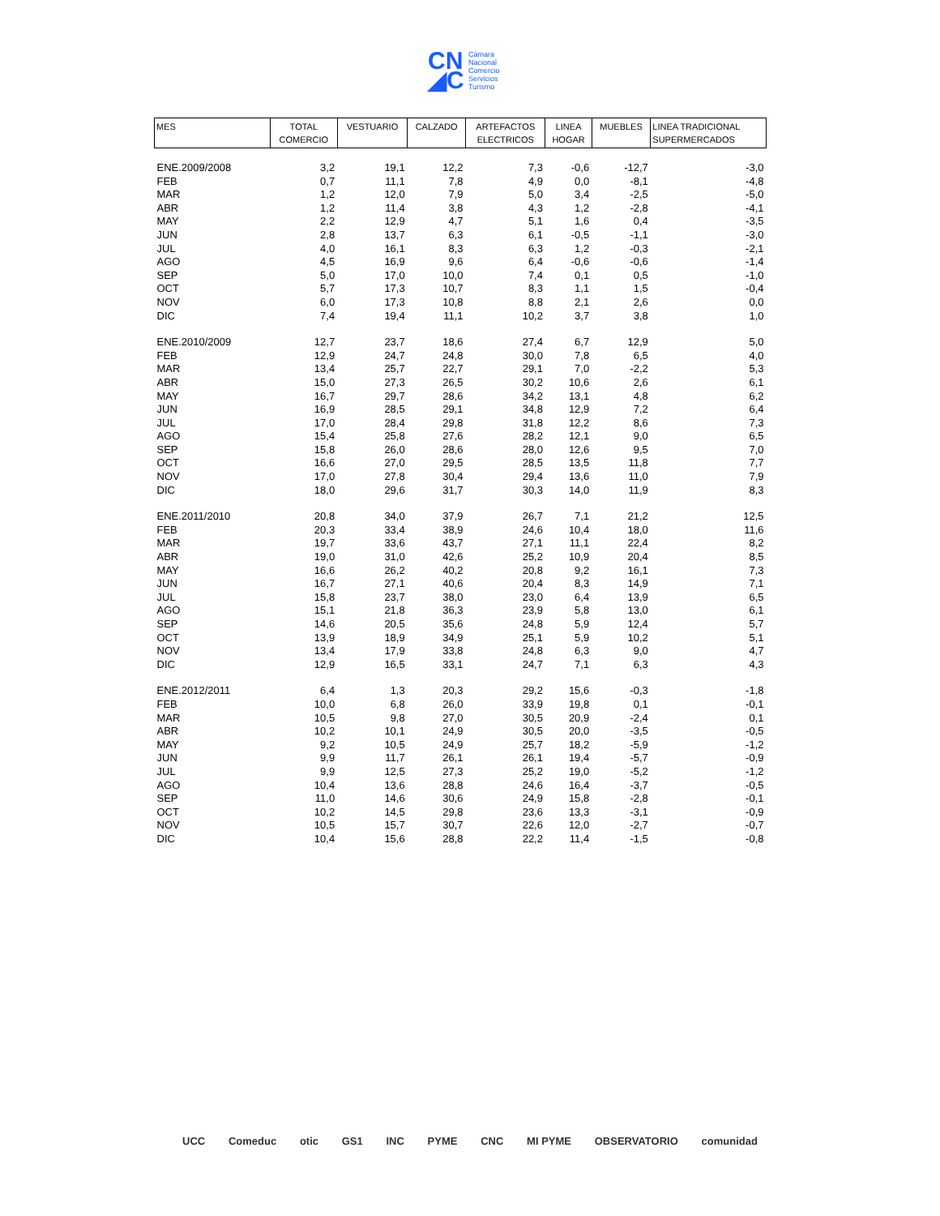CN
◢C
Cámara
Nacional
Comercio
Servicios
Turismo
| MES | TOTAL COMERCIO | VESTUARIO | CALZADO | ARTEFACTOS ELECTRICOS | LINEA HOGAR | MUEBLES | LINEA TRADICIONAL SUPERMERCADOS |
| --- | --- | --- | --- | --- | --- | --- | --- |
| ENE.2009/2008 | 3,2 | 19,1 | 12,2 | 7,3 | -0,6 | -12,7 | -3,0 |
| FEB | 0,7 | 11,1 | 7,8 | 4,9 | 0,0 | -8,1 | -4,8 |
| MAR | 1,2 | 12,0 | 7,9 | 5,0 | 3,4 | -2,5 | -5,0 |
| ABR | 1,2 | 11,4 | 3,8 | 4,3 | 1,2 | -2,8 | -4,1 |
| MAY | 2,2 | 12,9 | 4,7 | 5,1 | 1,6 | 0,4 | -3,5 |
| JUN | 2,8 | 13,7 | 6,3 | 6,1 | -0,5 | -1,1 | -3,0 |
| JUL | 4,0 | 16,1 | 8,3 | 6,3 | 1,2 | -0,3 | -2,1 |
| AGO | 4,5 | 16,9 | 9,6 | 6,4 | -0,6 | -0,6 | -1,4 |
| SEP | 5,0 | 17,0 | 10,0 | 7,4 | 0,1 | 0,5 | -1,0 |
| OCT | 5,7 | 17,3 | 10,7 | 8,3 | 1,1 | 1,5 | -0,4 |
| NOV | 6,0 | 17,3 | 10,8 | 8,8 | 2,1 | 2,6 | 0,0 |
| DIC | 7,4 | 19,4 | 11,1 | 10,2 | 3,7 | 3,8 | 1,0 |
| ENE.2010/2009 | 12,7 | 23,7 | 18,6 | 27,4 | 6,7 | 12,9 | 5,0 |
| FEB | 12,9 | 24,7 | 24,8 | 30,0 | 7,8 | 6,5 | 4,0 |
| MAR | 13,4 | 25,7 | 22,7 | 29,1 | 7,0 | -2,2 | 5,3 |
| ABR | 15,0 | 27,3 | 26,5 | 30,2 | 10,6 | 2,6 | 6,1 |
| MAY | 16,7 | 29,7 | 28,6 | 34,2 | 13,1 | 4,8 | 6,2 |
| JUN | 16,9 | 28,5 | 29,1 | 34,8 | 12,9 | 7,2 | 6,4 |
| JUL | 17,0 | 28,4 | 29,8 | 31,8 | 12,2 | 8,6 | 7,3 |
| AGO | 15,4 | 25,8 | 27,6 | 28,2 | 12,1 | 9,0 | 6,5 |
| SEP | 15,8 | 26,0 | 28,6 | 28,0 | 12,6 | 9,5 | 7,0 |
| OCT | 16,6 | 27,0 | 29,5 | 28,5 | 13,5 | 11,8 | 7,7 |
| NOV | 17,0 | 27,8 | 30,4 | 29,4 | 13,6 | 11,0 | 7,9 |
| DIC | 18,0 | 29,6 | 31,7 | 30,3 | 14,0 | 11,9 | 8,3 |
| ENE.2011/2010 | 20,8 | 34,0 | 37,9 | 26,7 | 7,1 | 21,2 | 12,5 |
| FEB | 20,3 | 33,4 | 38,9 | 24,6 | 10,4 | 18,0 | 11,6 |
| MAR | 19,7 | 33,6 | 43,7 | 27,1 | 11,1 | 22,4 | 8,2 |
| ABR | 19,0 | 31,0 | 42,6 | 25,2 | 10,9 | 20,4 | 8,5 |
| MAY | 16,6 | 26,2 | 40,2 | 20,8 | 9,2 | 16,1 | 7,3 |
| JUN | 16,7 | 27,1 | 40,6 | 20,4 | 8,3 | 14,9 | 7,1 |
| JUL | 15,8 | 23,7 | 38,0 | 23,0 | 6,4 | 13,9 | 6,5 |
| AGO | 15,1 | 21,8 | 36,3 | 23,9 | 5,8 | 13,0 | 6,1 |
| SEP | 14,6 | 20,5 | 35,6 | 24,8 | 5,9 | 12,4 | 5,7 |
| OCT | 13,9 | 18,9 | 34,9 | 25,1 | 5,9 | 10,2 | 5,1 |
| NOV | 13,4 | 17,9 | 33,8 | 24,8 | 6,3 | 9,0 | 4,7 |
| DIC | 12,9 | 16,5 | 33,1 | 24,7 | 7,1 | 6,3 | 4,3 |
| ENE.2012/2011 | 6,4 | 1,3 | 20,3 | 29,2 | 15,6 | -0,3 | -1,8 |
| FEB | 10,0 | 6,8 | 26,0 | 33,9 | 19,8 | 0,1 | -0,1 |
| MAR | 10,5 | 9,8 | 27,0 | 30,5 | 20,9 | -2,4 | 0,1 |
| ABR | 10,2 | 10,1 | 24,9 | 30,5 | 20,0 | -3,5 | -0,5 |
| MAY | 9,2 | 10,5 | 24,9 | 25,7 | 18,2 | -5,9 | -1,2 |
| JUN | 9,9 | 11,7 | 26,1 | 26,1 | 19,4 | -5,7 | -0,9 |
| JUL | 9,9 | 12,5 | 27,3 | 25,2 | 19,0 | -5,2 | -1,2 |
| AGO | 10,4 | 13,6 | 28,8 | 24,6 | 16,4 | -3,7 | -0,5 |
| SEP | 11,0 | 14,6 | 30,6 | 24,9 | 15,8 | -2,8 | -0,1 |
| OCT | 10,2 | 14,5 | 29,8 | 23,6 | 13,3 | -3,1 | -0,9 |
| NOV | 10,5 | 15,7 | 30,7 | 22,6 | 12,0 | -2,7 | -0,7 |
| DIC | 10,4 | 15,6 | 28,8 | 22,2 | 11,4 | -1,5 | -0,8 |
UCC Comeduc otic GS1 INC PYME CNC MI PYME OBSERVATORIO comunidad